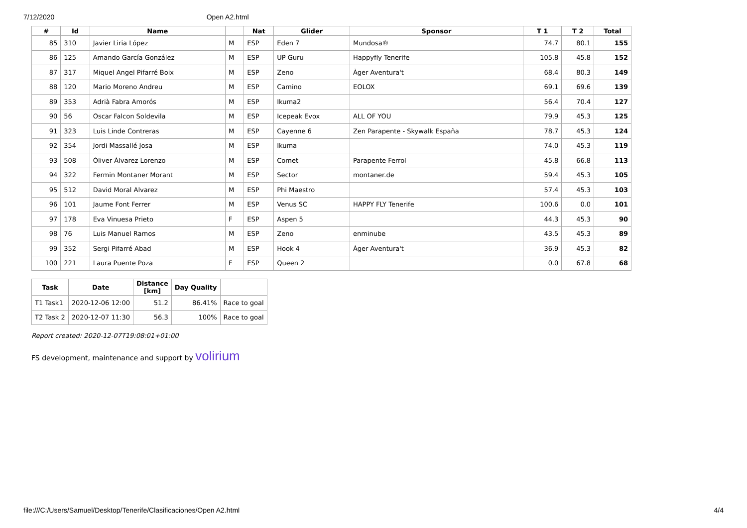7/12/2020 Open A2.html
| # | Id | Name | | Nat | Glider | Sponsor | T 1 | T 2 | Total |
| --- | --- | --- | --- | --- | --- | --- | --- | --- | --- |
| 85 | 310 | Javier Liria López | M | ESP | Eden 7 | Mundosa® | 74.7 | 80.1 | 155 |
| 86 | 125 | Amando García González | M | ESP | UP Guru | Happyfly Tenerife | 105.8 | 45.8 | 152 |
| 87 | 317 | Miquel Angel Pifarré Boix | M | ESP | Zeno | Àger Aventura't | 68.4 | 80.3 | 149 |
| 88 | 120 | Mario Moreno Andreu | M | ESP | Camino | EOLOX | 69.1 | 69.6 | 139 |
| 89 | 353 | Adrià Fabra Amorós | M | ESP | Ikuma2 | | 56.4 | 70.4 | 127 |
| 90 | 56 | Oscar Falcon Soldevila | M | ESP | Icepeak Evox | ALL OF YOU | 79.9 | 45.3 | 125 |
| 91 | 323 | Luis Linde Contreras | M | ESP | Cayenne 6 | Zen Parapente - Skywalk España | 78.7 | 45.3 | 124 |
| 92 | 354 | Jordi Massallé Josa | M | ESP | Ikuma | | 74.0 | 45.3 | 119 |
| 93 | 508 | Óliver Álvarez Lorenzo | M | ESP | Comet | Parapente Ferrol | 45.8 | 66.8 | 113 |
| 94 | 322 | Fermin Montaner Morant | M | ESP | Sector | montaner.de | 59.4 | 45.3 | 105 |
| 95 | 512 | David Moral Alvarez | M | ESP | Phi Maestro | | 57.4 | 45.3 | 103 |
| 96 | 101 | Jaume Font Ferrer | M | ESP | Venus SC | HAPPY FLY Tenerife | 100.6 | 0.0 | 101 |
| 97 | 178 | Eva Vinuesa Prieto | F | ESP | Aspen 5 | | 44.3 | 45.3 | 90 |
| 98 | 76 | Luis Manuel Ramos | M | ESP | Zeno | enminube | 43.5 | 45.3 | 89 |
| 99 | 352 | Sergi Pifarré Abad | M | ESP | Hook 4 | Àger Aventura't | 36.9 | 45.3 | 82 |
| 100 | 221 | Laura Puente Poza | F | ESP | Queen 2 | | 0.0 | 67.8 | 68 |
| Task | Date | Distance [km] | Day Quality | |
| --- | --- | --- | --- | --- |
| T1 Task1 | 2020-12-06 12:00 | 51.2 | 86.41% | Race to goal |
| T2 Task 2 | 2020-12-07 11:30 | 56.3 | 100% | Race to goal |
Report created: 2020-12-07T19:08:01+01:00
FS development, maintenance and support by volirium
file:///C:/Users/Samuel/Desktop/Tenerife/Clasificaciones/Open A2.html 4/4